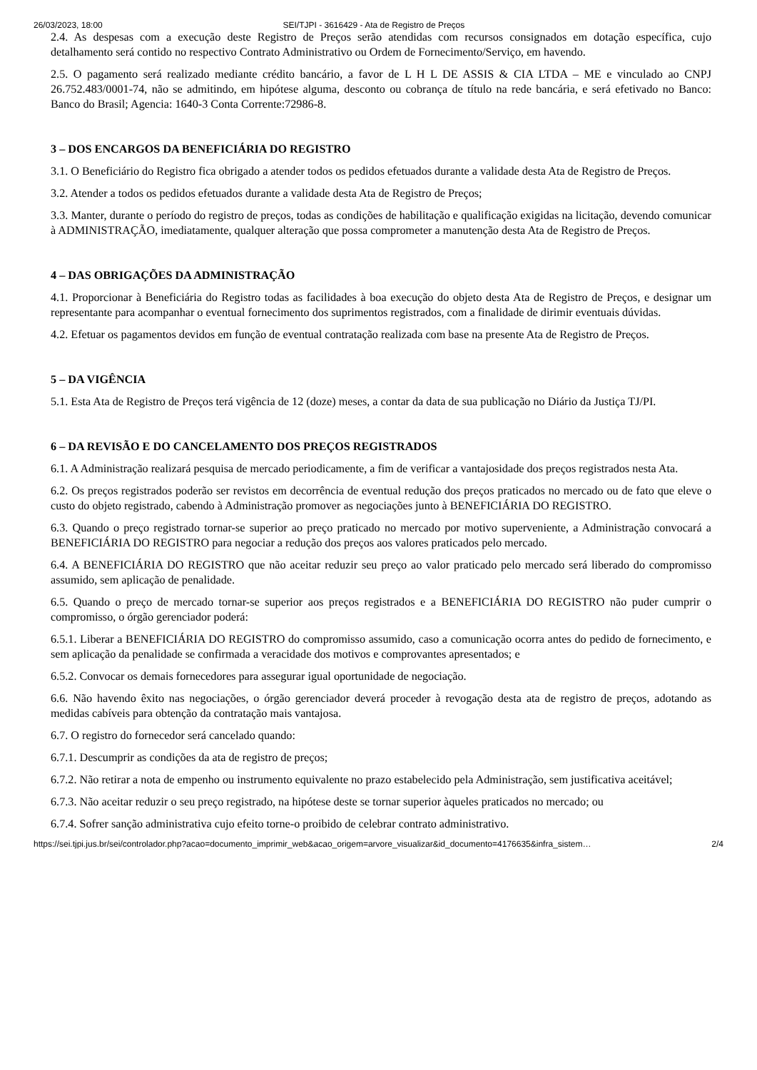26/03/2023, 18:00 SEI/TJPI - 3616429 - Ata de Registro de Preços
2.4. As despesas com a execução deste Registro de Preços serão atendidas com recursos consignados em dotação específica, cujo detalhamento será contido no respectivo Contrato Administrativo ou Ordem de Fornecimento/Serviço, em havendo.
2.5. O pagamento será realizado mediante crédito bancário, a favor de L H L DE ASSIS & CIA LTDA – ME e vinculado ao CNPJ 26.752.483/0001-74, não se admitindo, em hipótese alguma, desconto ou cobrança de título na rede bancária, e será efetivado no Banco: Banco do Brasil; Agencia: 1640-3 Conta Corrente:72986-8.
3 – DOS ENCARGOS DA BENEFICIÁRIA DO REGISTRO
3.1. O Beneficiário do Registro fica obrigado a atender todos os pedidos efetuados durante a validade desta Ata de Registro de Preços.
3.2. Atender a todos os pedidos efetuados durante a validade desta Ata de Registro de Preços;
3.3. Manter, durante o período do registro de preços, todas as condições de habilitação e qualificação exigidas na licitação, devendo comunicar à ADMINISTRAÇÃO, imediatamente, qualquer alteração que possa comprometer a manutenção desta Ata de Registro de Preços.
4 – DAS OBRIGAÇÕES DA ADMINISTRAÇÃO
4.1. Proporcionar à Beneficiária do Registro todas as facilidades à boa execução do objeto desta Ata de Registro de Preços, e designar um representante para acompanhar o eventual fornecimento dos suprimentos registrados, com a finalidade de dirimir eventuais dúvidas.
4.2. Efetuar os pagamentos devidos em função de eventual contratação realizada com base na presente Ata de Registro de Preços.
5 – DA VIGÊNCIA
5.1. Esta Ata de Registro de Preços terá vigência de 12 (doze) meses, a contar da data de sua publicação no Diário da Justiça TJ/PI.
6 – DA REVISÃO E DO CANCELAMENTO DOS PREÇOS REGISTRADOS
6.1. A Administração realizará pesquisa de mercado periodicamente, a fim de verificar a vantajosidade dos preços registrados nesta Ata.
6.2. Os preços registrados poderão ser revistos em decorrência de eventual redução dos preços praticados no mercado ou de fato que eleve o custo do objeto registrado, cabendo à Administração promover as negociações junto à BENEFICIÁRIA DO REGISTRO.
6.3. Quando o preço registrado tornar-se superior ao preço praticado no mercado por motivo superveniente, a Administração convocará a BENEFICIÁRIA DO REGISTRO para negociar a redução dos preços aos valores praticados pelo mercado.
6.4. A BENEFICIÁRIA DO REGISTRO que não aceitar reduzir seu preço ao valor praticado pelo mercado será liberado do compromisso assumido, sem aplicação de penalidade.
6.5. Quando o preço de mercado tornar-se superior aos preços registrados e a BENEFICIÁRIA DO REGISTRO não puder cumprir o compromisso, o órgão gerenciador poderá:
6.5.1. Liberar a BENEFICIÁRIA DO REGISTRO do compromisso assumido, caso a comunicação ocorra antes do pedido de fornecimento, e sem aplicação da penalidade se confirmada a veracidade dos motivos e comprovantes apresentados; e
6.5.2. Convocar os demais fornecedores para assegurar igual oportunidade de negociação.
6.6. Não havendo êxito nas negociações, o órgão gerenciador deverá proceder à revogação desta ata de registro de preços, adotando as medidas cabíveis para obtenção da contratação mais vantajosa.
6.7. O registro do fornecedor será cancelado quando:
6.7.1. Descumprir as condições da ata de registro de preços;
6.7.2. Não retirar a nota de empenho ou instrumento equivalente no prazo estabelecido pela Administração, sem justificativa aceitável;
6.7.3. Não aceitar reduzir o seu preço registrado, na hipótese deste se tornar superior àqueles praticados no mercado; ou
6.7.4. Sofrer sanção administrativa cujo efeito torne-o proibido de celebrar contrato administrativo.
https://sei.tjpi.jus.br/sei/controlador.php?acao=documento_imprimir_web&acao_origem=arvore_visualizar&id_documento=4176635&infra_sistem… 2/4